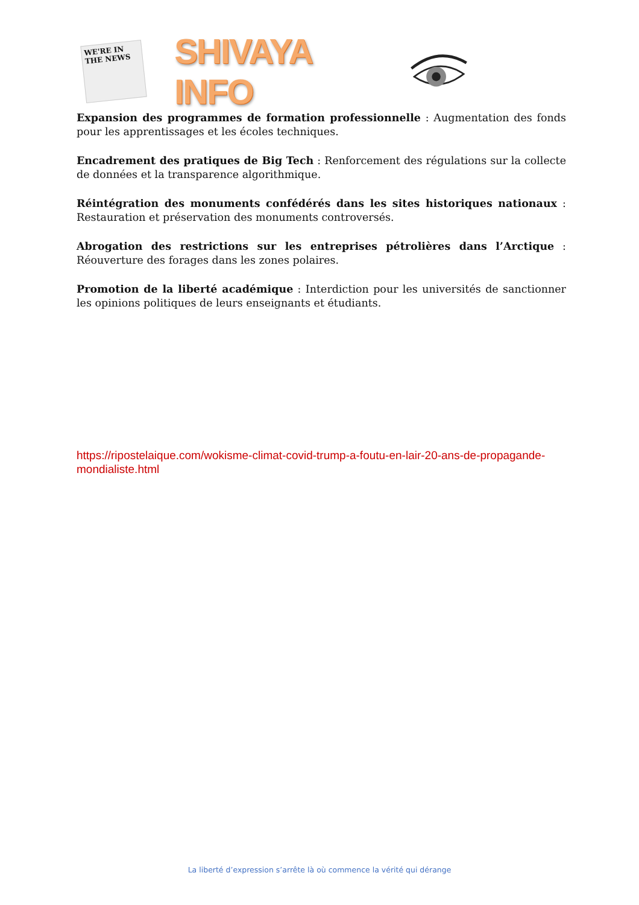WE'RE IN THE NEWS
SHIVAYA INFO
Expansion des programmes de formation professionnelle : Augmentation des fonds pour les apprentissages et les écoles techniques.
Encadrement des pratiques de Big Tech : Renforcement des régulations sur la collecte de données et la transparence algorithmique.
Réintégration des monuments confédérés dans les sites historiques nationaux : Restauration et préservation des monuments controversés.
Abrogation des restrictions sur les entreprises pétrolières dans l’Arctique : Réouverture des forages dans les zones polaires.
Promotion de la liberté académique : Interdiction pour les universités de sanctionner les opinions politiques de leurs enseignants et étudiants.
https://ripostelaique.com/wokisme-climat-covid-trump-a-foutu-en-lair-20-ans-de-propagande-mondialiste.html
La liberté d’expression s’arrête là où commence la vérité qui dérange